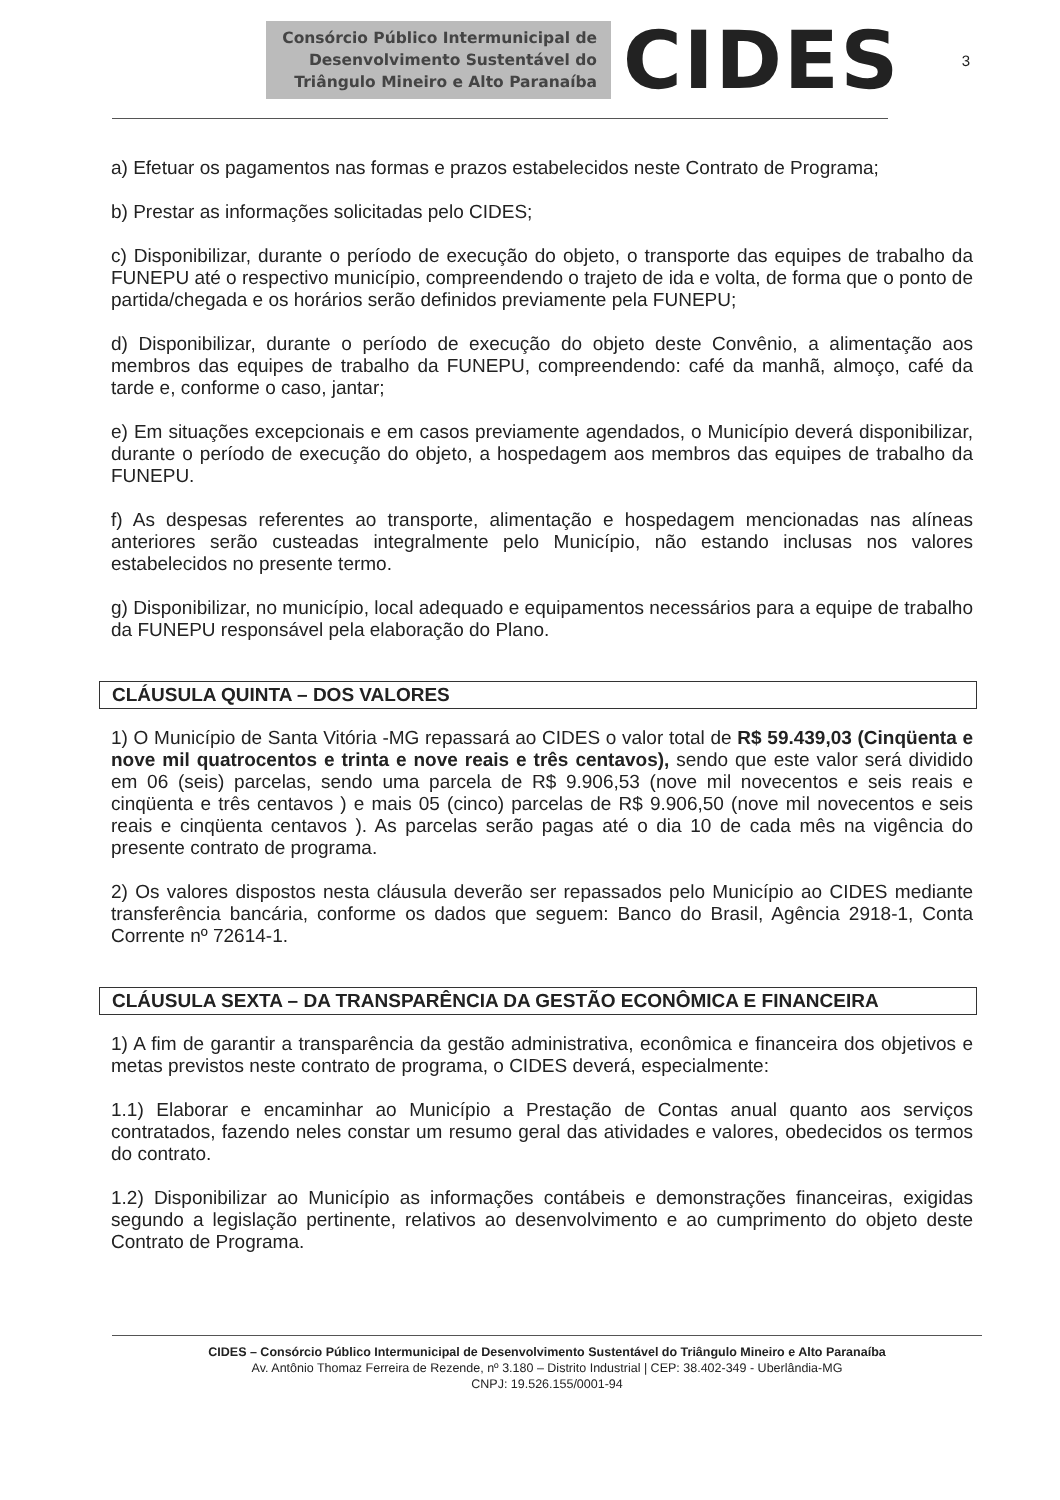Consórcio Público Intermunicipal de
Desenvolvimento Sustentável do
Triângulo Mineiro e Alto Paranaíba
CIDES
3
a) Efetuar os pagamentos nas formas e prazos estabelecidos neste Contrato de Programa;
b) Prestar as informações solicitadas pelo CIDES;
c) Disponibilizar, durante o período de execução do objeto, o transporte das equipes de trabalho da FUNEPU até o respectivo município, compreendendo o trajeto de ida e volta, de forma que o ponto de partida/chegada e os horários serão definidos previamente pela FUNEPU;
d) Disponibilizar, durante o período de execução do objeto deste Convênio, a alimentação aos membros das equipes de trabalho da FUNEPU, compreendendo: café da manhã, almoço, café da tarde e, conforme o caso, jantar;
e) Em situações excepcionais e em casos previamente agendados, o Município deverá disponibilizar, durante o período de execução do objeto, a hospedagem aos membros das equipes de trabalho da FUNEPU.
f) As despesas referentes ao transporte, alimentação e hospedagem mencionadas nas alíneas anteriores serão custeadas integralmente pelo Município, não estando inclusas nos valores estabelecidos no presente termo.
g) Disponibilizar, no município, local adequado e equipamentos necessários para a equipe de trabalho da FUNEPU responsável pela elaboração do Plano.
CLÁUSULA QUINTA – DOS VALORES
1) O Município de Santa Vitória -MG repassará ao CIDES o valor total de R$ 59.439,03 (Cinqüenta e nove mil quatrocentos e trinta e nove reais e três centavos), sendo que este valor será dividido em 06 (seis) parcelas, sendo uma parcela de R$ 9.906,53 (nove mil novecentos e seis reais e cinqüenta e três centavos ) e mais 05 (cinco) parcelas de R$ 9.906,50 (nove mil novecentos e seis reais e cinqüenta centavos ). As parcelas serão pagas até o dia 10 de cada mês na vigência do presente contrato de programa.
2) Os valores dispostos nesta cláusula deverão ser repassados pelo Município ao CIDES mediante transferência bancária, conforme os dados que seguem: Banco do Brasil, Agência 2918-1, Conta Corrente nº 72614-1.
CLÁUSULA SEXTA – DA TRANSPARÊNCIA DA GESTÃO ECONÔMICA E FINANCEIRA
1) A fim de garantir a transparência da gestão administrativa, econômica e financeira dos objetivos e metas previstos neste contrato de programa, o CIDES deverá, especialmente:
1.1) Elaborar e encaminhar ao Município a Prestação de Contas anual quanto aos serviços contratados, fazendo neles constar um resumo geral das atividades e valores, obedecidos os termos do contrato.
1.2) Disponibilizar ao Município as informações contábeis e demonstrações financeiras, exigidas segundo a legislação pertinente, relativos ao desenvolvimento e ao cumprimento do objeto deste Contrato de Programa.
CIDES – Consórcio Público Intermunicipal de Desenvolvimento Sustentável do Triângulo Mineiro e Alto Paranaíba
Av. Antônio Thomaz Ferreira de Rezende, nº 3.180 – Distrito Industrial | CEP: 38.402-349 - Uberlândia-MG
CNPJ: 19.526.155/0001-94